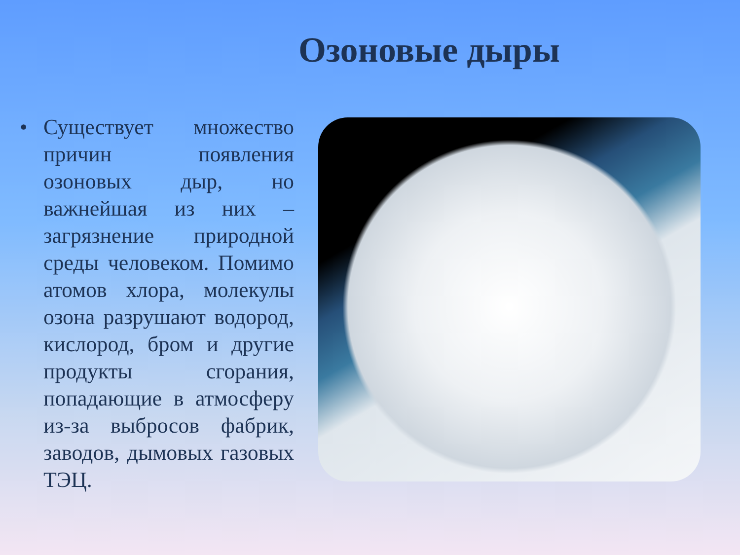Озоновые дыры
• Существует множество причин появления озоновых дыр, но важнейшая из них – загрязнение природной среды человеком. Помимо атомов хлора, молекулы озона разрушают водород, кислород, бром и другие продукты сгорания, попадающие в атмосферу из-за выбросов фабрик, заводов, дымовых газовых ТЭЦ.